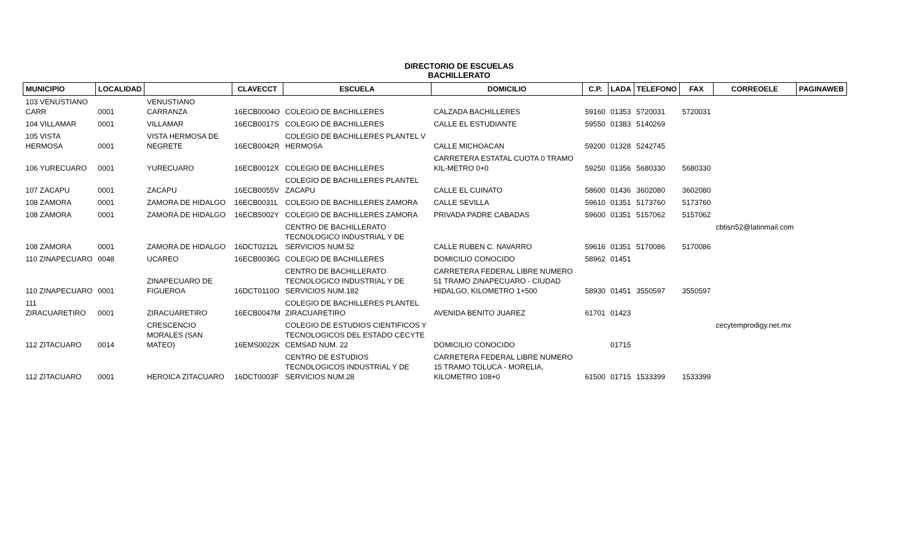DIRECTORIO DE ESCUELAS
BACHILLERATO
| MUNICIPIO | LOCALIDAD | | CLAVECCT | ESCUELA | DOMICILIO | C.P. | LADA | TELEFONO | FAX | CORREOELE | PAGINAWEB |
| --- | --- | --- | --- | --- | --- | --- | --- | --- | --- | --- | --- |
| 103 VENUSTIANO CARR | 0001 | VENUSTIANO CARRANZA | 16ECB0004O | COLEGIO DE BACHILLERES | CALZADA BACHILLERES | 59160 | 01353 | 5720031 | 5720031 | | |
| 104 VILLAMAR | 0001 | VILLAMAR | 16ECB0017S | COLEGIO DE BACHILLERES | CALLE EL ESTUDIANTE | 59550 | 01383 | 5140269 | | | |
| 105 VISTA HERMOSA | 0001 | VISTA HERMOSA DE NEGRETE | 16ECB0042R | COLEGIO DE BACHILLERES PLANTEL V HERMOSA | CALLE MICHOACAN | 59200 | 01328 | 5242745 | | | |
| 106 YURECUARO | 0001 | YURECUARO | 16ECB0012X | COLEGIO DE BACHILLERES | CARRETERA ESTATAL CUOTA 0 TRAMO KIL-METRO 0+0 | 59250 | 01356 | 5680330 | 5680330 | | |
| 107 ZACAPU | 0001 | ZACAPU | 16ECB0055V | COLEGIO DE BACHILLERES PLANTEL ZACAPU | CALLE EL CUINATO | 58600 | 01436 | 3602080 | 3602080 | | |
| 108 ZAMORA | 0001 | ZAMORA DE HIDALGO | 16ECB0031L | COLEGIO DE BACHILLERES ZAMORA | CALLE SEVILLA | 59610 | 01351 | 5173760 | 5173760 | | |
| 108 ZAMORA | 0001 | ZAMORA DE HIDALGO | 16ECB5002Y | COLEGIO DE BACHILLERES ZAMORA | PRIVADA PADRE CABADAS | 59600 | 01351 | 5157062 | 5157062 | | |
| 108 ZAMORA | 0001 | ZAMORA DE HIDALGO | 16DCT0212L | CENTRO DE BACHILLERATO TECNOLOGICO INDUSTRIAL Y DE SERVICIOS NUM.52 | CALLE RUBEN C. NAVARRO | 59616 | 01351 | 5170086 | 5170086 | cbtisn52@latinmail.com | |
| 110 ZINAPECUARO | 0048 | UCAREO | 16ECB0036G | COLEGIO DE BACHILLERES | DOMICILIO CONOCIDO | 58962 | 01451 | | | | |
| 110 ZINAPECUARO | 0001 | ZINAPECUARO DE FIGUEROA | 16DCT0110O | CENTRO DE BACHILLERATO TECNOLOGICO INDUSTRIAL Y DE SERVICIOS NUM.182 | CARRETERA FEDERAL LIBRE NUMERO 51 TRAMO ZINAPECUARO - CIUDAD HIDALGO, KILOMETRO 1+500 | 58930 | 01451 | 3550597 | 3550597 | | |
| 111 ZIRACUARETIRO | 0001 | ZIRACUARETIRO | 16ECB0047M | COLEGIO DE BACHILLERES PLANTEL ZIRACUARETIRO | AVENIDA BENITO JUAREZ | 61701 | 01423 | | | | |
| 112 ZITACUARO | 0014 | CRESCENCIO MORALES (SAN MATEO) | 16EMS0022K | COLEGIO DE ESTUDIOS CIENTIFICOS Y TECNOLOGICOS DEL ESTADO CECYTE CEMSAD NUM. 22 | DOMICILIO CONOCIDO | | 01715 | | | cecytemprodigy.net.mx | |
| 112 ZITACUARO | 0001 | HEROICA ZITACUARO | 16DCT0003F | CENTRO DE ESTUDIOS TECNOLOGICOS INDUSTRIAL Y DE SERVICIOS NUM.28 | CARRETERA FEDERAL LIBRE NUMERO 15 TRAMO TOLUCA - MORELIA, KILOMETRO 108+0 | 61500 | 01715 | 1533399 | 1533399 | | |